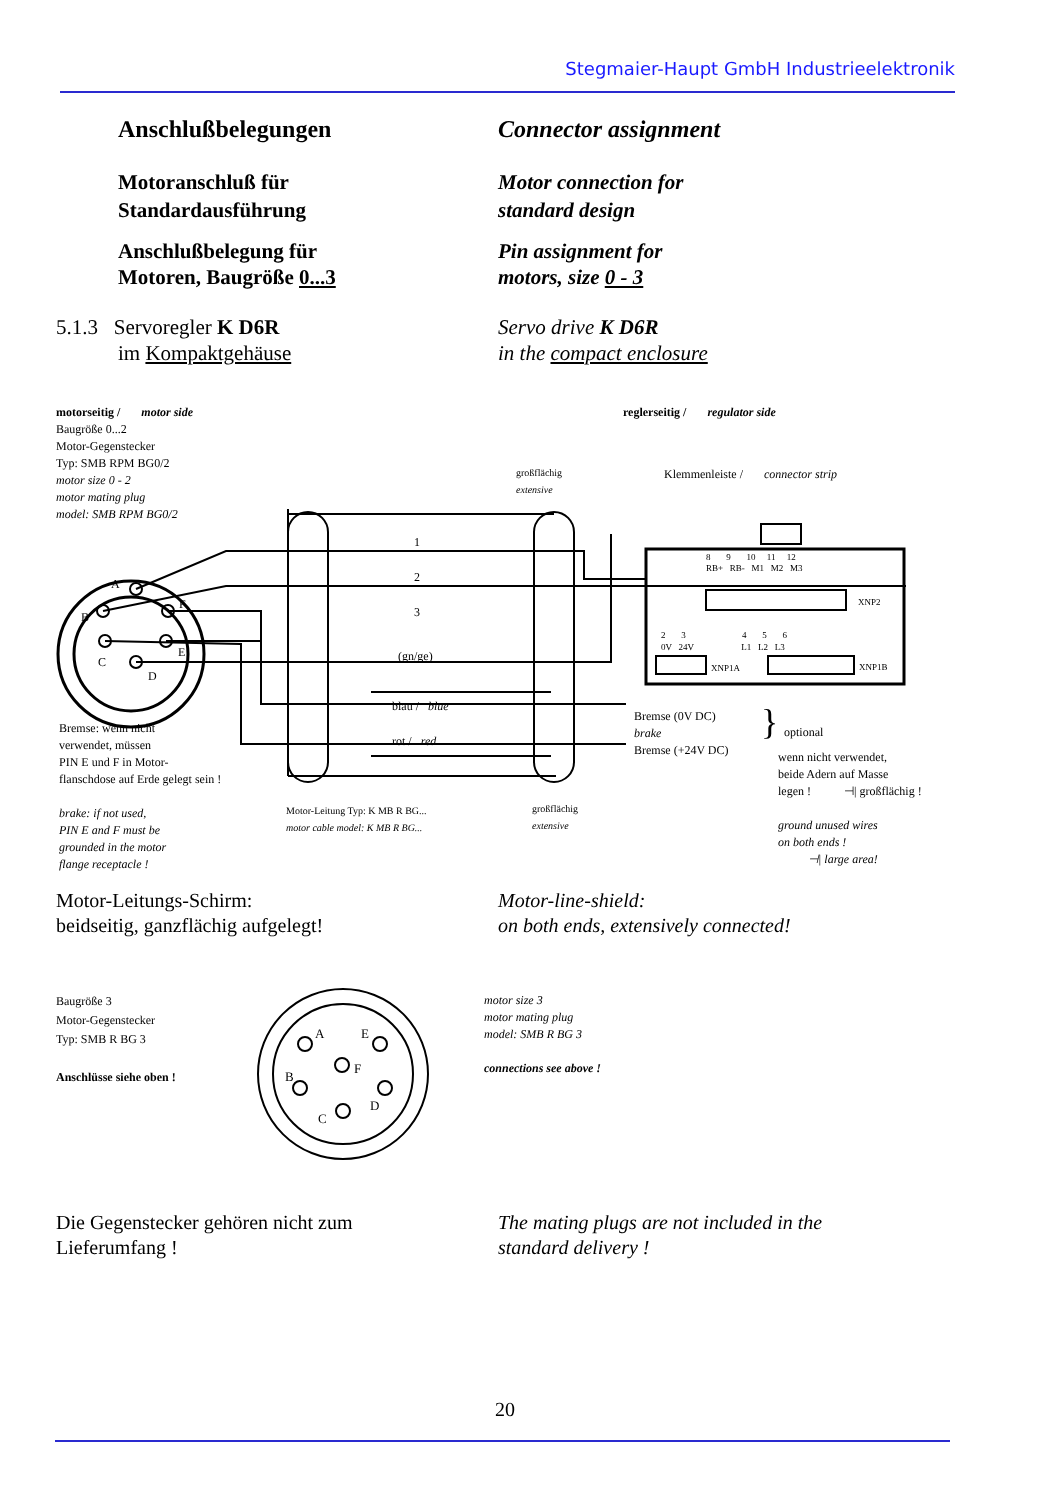Stegmaier-Haupt GmbH Industrieelektronik
Anschlußbelegungen Connector assignment
Motoranschluß für
Standardausführung
Motor connection for
standard design
Anschlußbelegung für
Motoren, Baugröße 0...3
Pin assignment for
motors, size 0 - 3
5.1.3 Servoregler K D6R
im Kompaktgehäuse
Servo drive K D6R
in the compact enclosure
motorseitig / motor side reglerseitig / regulator side
Baugröße 0...2
Motor-Gegenstecker
Typ: SMB RPM BG0/2
großflächig
extensive
Klemmenleiste / connector strip
motor size 0 - 2
motor mating plug
model: SMB RPM BG0/2
1
2
3
(gn/ge)
A
B
F
C
E
D
8 9 10 11 12
RB+ RB- M1 M2 M3
XNP2
2 3 4 5 6
0V 24V L1 L2 L3
XNP1A XNP1B
blau / blue
rot / red
Bremse (0V DC)
brake
Bremse (+24V DC)
}
optional
wenn nicht verwendet,
beide Adern auf Masse
legen ! ⊣| großflächig !
ground unused wires
on both ends !
⊣| large area!
Bremse: wenn nicht
verwendet, müssen
PIN E und F in Motor-
flanschdose auf Erde gelegt sein !
brake: if not used,
PIN E and F must be
grounded in the motor
flange receptacle !
Motor-Leitung Typ: K MB R BG...
motor cable model: K MB R BG...
großflächig
extensive
Motor-Leitungs-Schirm:
beidseitig, ganzflächig aufgelegt!
Motor-line-shield:
on both ends, extensively connected!
Baugröße 3
Motor-Gegenstecker
Typ: SMB R BG 3
Anschlüsse siehe oben !
A
E
F
B
D
C
motor size 3
motor mating plug
model: SMB R BG 3
connections see above !
Die Gegenstecker gehören nicht zum
Lieferumfang !
The mating plugs are not included in the
standard delivery !
20